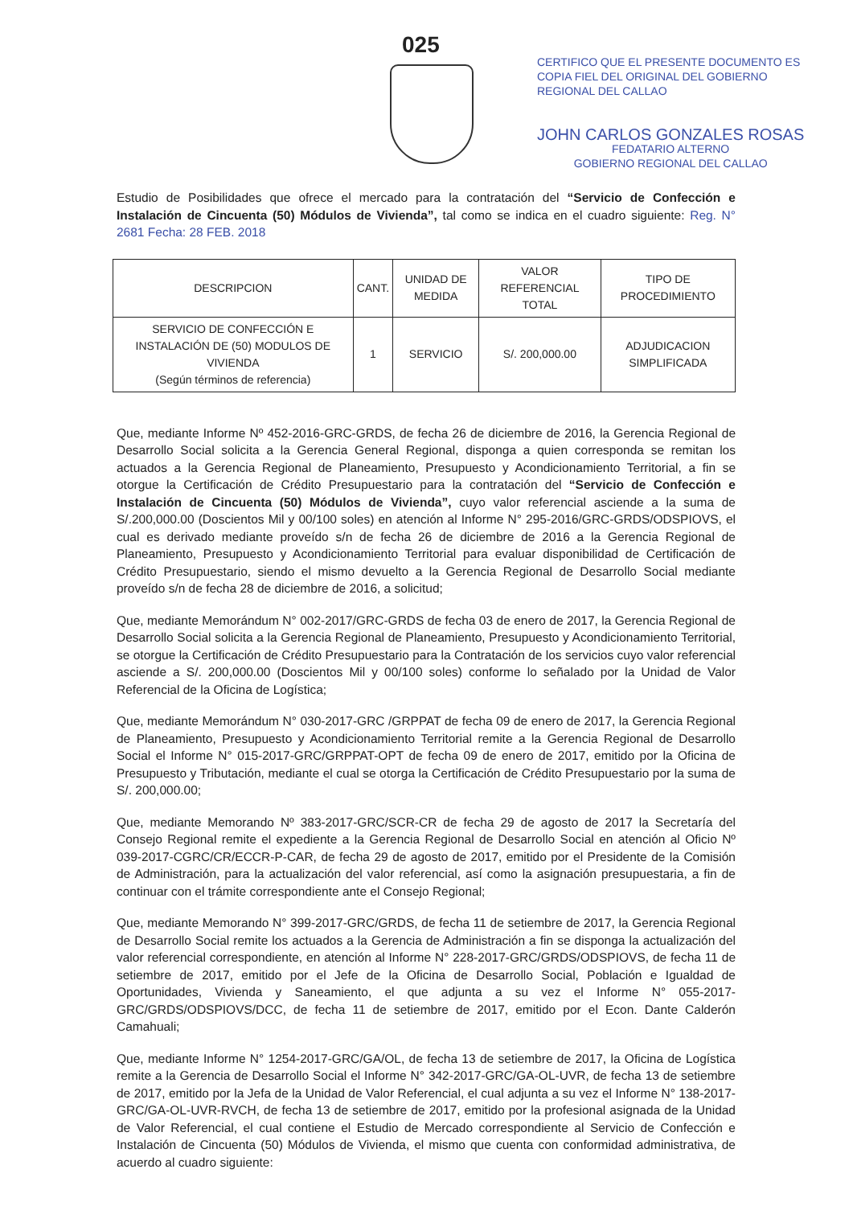025
CERTIFICO QUE EL PRESENTE DOCUMENTO ES
COPIA FIEL DEL ORIGINAL DEL GOBIERNO
REGIONAL DEL CALLAO
JOHN CARLOS GONZALES ROSAS
FEDATARIO ALTERNO
GOBIERNO REGIONAL DEL CALLAO
Estudio de Posibilidades que ofrece el mercado para la contratación del “Servicio de Confección e Instalación de Cincuenta (50) Módulos de Vivienda”, tal como se indica en el cuadro siguiente: Reg. N° 2681 Fecha: 28 FEB. 2018
| DESCRIPCION | CANT. | UNIDAD DE MEDIDA | VALOR REFERENCIAL TOTAL | TIPO DE PROCEDIMIENTO |
| --- | --- | --- | --- | --- |
| SERVICIO DE CONFECCIÓN E INSTALACIÓN DE (50) MODULOS DE VIVIENDA (Según términos de referencia) | 1 | SERVICIO | S/. 200,000.00 | ADJUDICACION SIMPLIFICADA |
Que, mediante Informe Nº 452-2016-GRC-GRDS, de fecha 26 de diciembre de 2016, la Gerencia Regional de Desarrollo Social solicita a la Gerencia General Regional, disponga a quien corresponda se remitan los actuados a la Gerencia Regional de Planeamiento, Presupuesto y Acondicionamiento Territorial, a fin se otorgue la Certificación de Crédito Presupuestario para la contratación del “Servicio de Confección e Instalación de Cincuenta (50) Módulos de Vivienda”, cuyo valor referencial asciende a la suma de S/.200,000.00 (Doscientos Mil y 00/100 soles) en atención al Informe N° 295-2016/GRC-GRDS/ODSPIOVS, el cual es derivado mediante proveído s/n de fecha 26 de diciembre de 2016 a la Gerencia Regional de Planeamiento, Presupuesto y Acondicionamiento Territorial para evaluar disponibilidad de Certificación de Crédito Presupuestario, siendo el mismo devuelto a la Gerencia Regional de Desarrollo Social mediante proveído s/n de fecha 28 de diciembre de 2016, a solicitud;
Que, mediante Memorándum N° 002-2017/GRC-GRDS de fecha 03 de enero de 2017, la Gerencia Regional de Desarrollo Social solicita a la Gerencia Regional de Planeamiento, Presupuesto y Acondicionamiento Territorial, se otorgue la Certificación de Crédito Presupuestario para la Contratación de los servicios cuyo valor referencial asciende a S/. 200,000.00 (Doscientos Mil y 00/100 soles) conforme lo señalado por la Unidad de Valor Referencial de la Oficina de Logística;
Que, mediante Memorándum N° 030-2017-GRC /GRPPAT de fecha 09 de enero de 2017, la Gerencia Regional de Planeamiento, Presupuesto y Acondicionamiento Territorial remite a la Gerencia Regional de Desarrollo Social el Informe N° 015-2017-GRC/GRPPAT-OPT de fecha 09 de enero de 2017, emitido por la Oficina de Presupuesto y Tributación, mediante el cual se otorga la Certificación de Crédito Presupuestario por la suma de S/. 200,000.00;
Que, mediante Memorando Nº 383-2017-GRC/SCR-CR de fecha 29 de agosto de 2017 la Secretaría del Consejo Regional remite el expediente a la Gerencia Regional de Desarrollo Social en atención al Oficio Nº 039-2017-CGRC/CR/ECCR-P-CAR, de fecha 29 de agosto de 2017, emitido por el Presidente de la Comisión de Administración, para la actualización del valor referencial, así como la asignación presupuestaria, a fin de continuar con el trámite correspondiente ante el Consejo Regional;
Que, mediante Memorando N° 399-2017-GRC/GRDS, de fecha 11 de setiembre de 2017, la Gerencia Regional de Desarrollo Social remite los actuados a la Gerencia de Administración a fin se disponga la actualización del valor referencial correspondiente, en atención al Informe N° 228-2017-GRC/GRDS/ODSPIOVS, de fecha 11 de setiembre de 2017, emitido por el Jefe de la Oficina de Desarrollo Social, Población e Igualdad de Oportunidades, Vivienda y Saneamiento, el que adjunta a su vez el Informe N° 055-2017-GRC/GRDS/ODSPIOVS/DCC, de fecha 11 de setiembre de 2017, emitido por el Econ. Dante Calderón Camahuali;
Que, mediante Informe N° 1254-2017-GRC/GA/OL, de fecha 13 de setiembre de 2017, la Oficina de Logística remite a la Gerencia de Desarrollo Social el Informe N° 342-2017-GRC/GA-OL-UVR, de fecha 13 de setiembre de 2017, emitido por la Jefa de la Unidad de Valor Referencial, el cual adjunta a su vez el Informe N° 138-2017-GRC/GA-OL-UVR-RVCH, de fecha 13 de setiembre de 2017, emitido por la profesional asignada de la Unidad de Valor Referencial, el cual contiene el Estudio de Mercado correspondiente al Servicio de Confección e Instalación de Cincuenta (50) Módulos de Vivienda, el mismo que cuenta con conformidad administrativa, de acuerdo al cuadro siguiente: